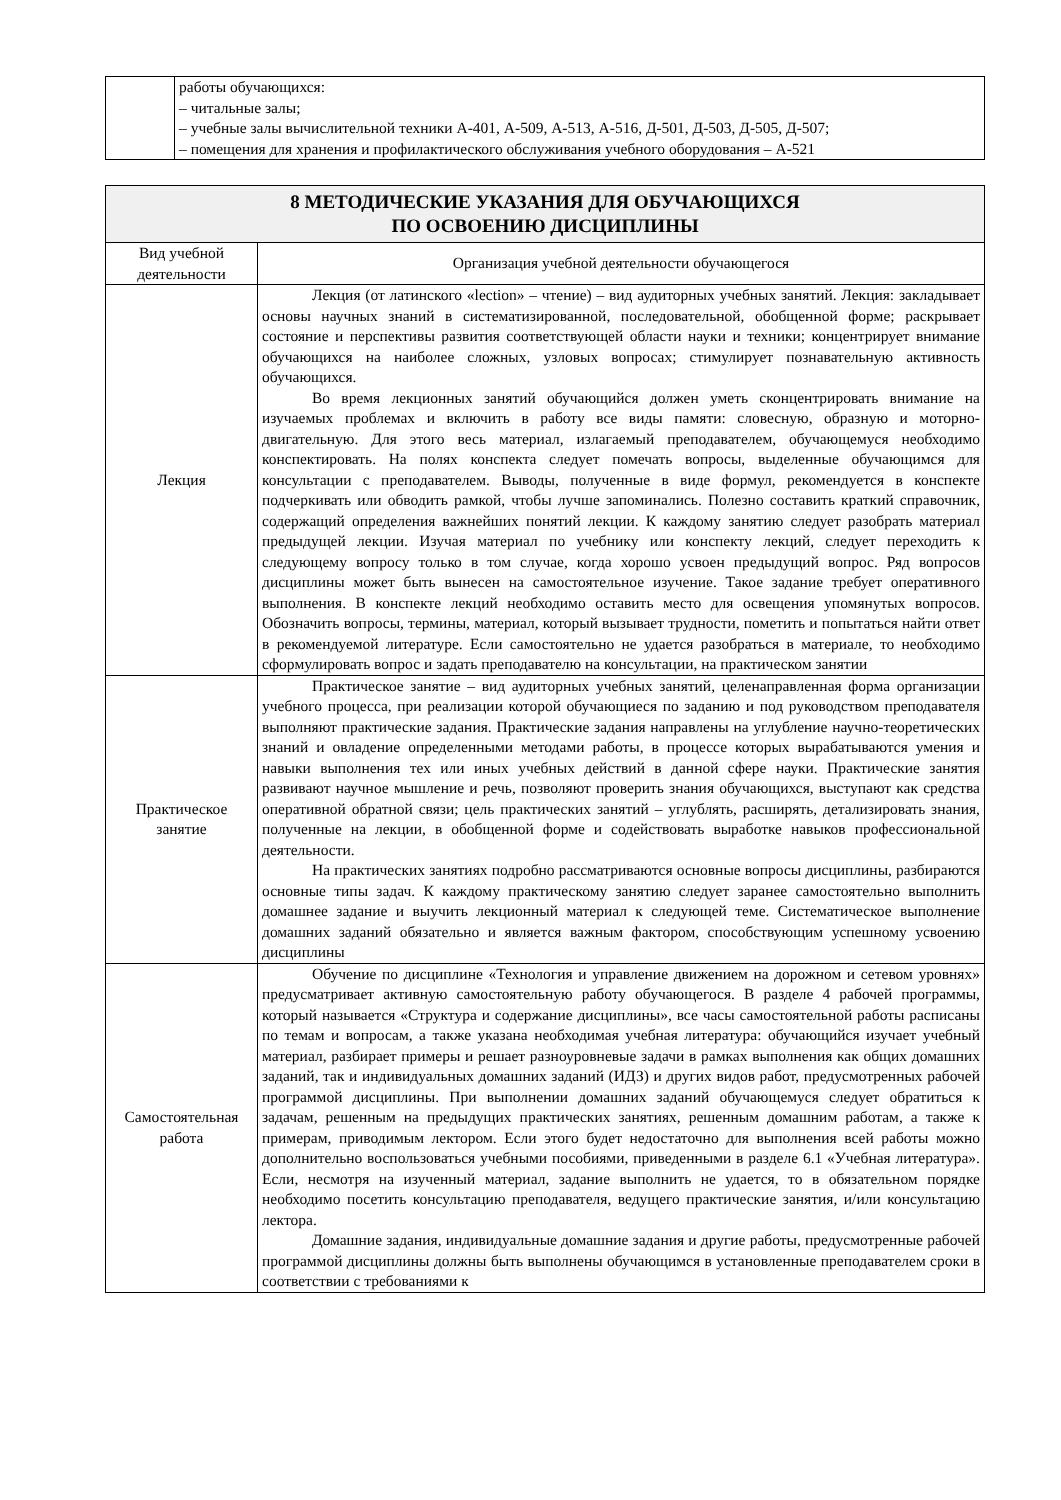| | работы обучающихся: – читальные залы; – учебные залы вычислительной техники А-401, А-509, А-513, А-516, Д-501, Д-503, Д-505, Д-507; – помещения для хранения и профилактического обслуживания учебного оборудования – А-521 |
| 8 МЕТОДИЧЕСКИЕ УКАЗАНИЯ ДЛЯ ОБУЧАЮЩИХСЯ ПО ОСВОЕНИЮ ДИСЦИПЛИНЫ | |
| --- | --- |
| Вид учебной деятельности | Организация учебной деятельности обучающегося |
| Лекция | Лекция (от латинского «lection» – чтение) – вид аудиторных учебных занятий. Лекция: закладывает основы научных знаний в систематизированной, последовательной, обобщенной форме; раскрывает состояние и перспективы развития соответствующей области науки и техники; концентрирует внимание обучающихся на наиболее сложных, узловых вопросах; стимулирует познавательную активность обучающихся. Во время лекционных занятий обучающийся должен уметь сконцентрировать внимание на изучаемых проблемах и включить в работу все виды памяти: словесную, образную и моторно-двигательную. Для этого весь материал, излагаемый преподавателем, обучающемуся необходимо конспектировать. На полях конспекта следует помечать вопросы, выделенные обучающимся для консультации с преподавателем. Выводы, полученные в виде формул, рекомендуется в конспекте подчеркивать или обводить рамкой, чтобы лучше запоминались. Полезно составить краткий справочник, содержащий определения важнейших понятий лекции. К каждому занятию следует разобрать материал предыдущей лекции. Изучая материал по учебнику или конспекту лекций, следует переходить к следующему вопросу только в том случае, когда хорошо усвоен предыдущий вопрос. Ряд вопросов дисциплины может быть вынесен на самостоятельное изучение. Такое задание требует оперативного выполнения. В конспекте лекций необходимо оставить место для освещения упомянутых вопросов. Обозначить вопросы, термины, материал, который вызывает трудности, пометить и попытаться найти ответ в рекомендуемой литературе. Если самостоятельно не удается разобраться в материале, то необходимо сформулировать вопрос и задать преподавателю на консультации, на практическом занятии |
| Практическое занятие | Практическое занятие – вид аудиторных учебных занятий, целенаправленная форма организации учебного процесса, при реализации которой обучающиеся по заданию и под руководством преподавателя выполняют практические задания. Практические задания направлены на углубление научно-теоретических знаний и овладение определенными методами работы, в процессе которых вырабатываются умения и навыки выполнения тех или иных учебных действий в данной сфере науки. Практические занятия развивают научное мышление и речь, позволяют проверить знания обучающихся, выступают как средства оперативной обратной связи; цель практических занятий – углублять, расширять, детализировать знания, полученные на лекции, в обобщенной форме и содействовать выработке навыков профессиональной деятельности. На практических занятиях подробно рассматриваются основные вопросы дисциплины, разбираются основные типы задач. К каждому практическому занятию следует заранее самостоятельно выполнить домашнее задание и выучить лекционный материал к следующей теме. Систематическое выполнение домашних заданий обязательно и является важным фактором, способствующим успешному усвоению дисциплины |
| Самостоятельная работа | Обучение по дисциплине «Технология и управление движением на дорожном и сетевом уровнях» предусматривает активную самостоятельную работу обучающегося. В разделе 4 рабочей программы, который называется «Структура и содержание дисциплины», все часы самостоятельной работы расписаны по темам и вопросам, а также указана необходимая учебная литература: обучающийся изучает учебный материал, разбирает примеры и решает разноуровневые задачи в рамках выполнения как общих домашних заданий, так и индивидуальных домашних заданий (ИДЗ) и других видов работ, предусмотренных рабочей программой дисциплины. При выполнении домашних заданий обучающемуся следует обратиться к задачам, решенным на предыдущих практических занятиях, решенным домашним работам, а также к примерам, приводимым лектором. Если этого будет недостаточно для выполнения всей работы можно дополнительно воспользоваться учебными пособиями, приведенными в разделе 6.1 «Учебная литература». Если, несмотря на изученный материал, задание выполнить не удается, то в обязательном порядке необходимо посетить консультацию преподавателя, ведущего практические занятия, и/или консультацию лектора. Домашние задания, индивидуальные домашние задания и другие работы, предусмотренные рабочей программой дисциплины должны быть выполнены обучающимся в установленные преподавателем сроки в соответствии с требованиями к |